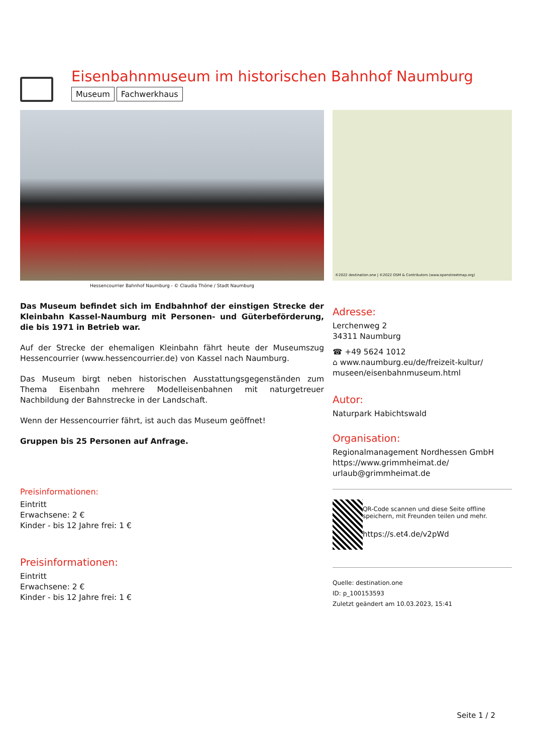Eisenbahnmuseum im historischen Bahnhof Naumburg
Museum Fachwerkhaus
Hessencourrier Bahnhof Naumburg - © Claudia Thöne / Stadt Naumburg
Das Museum befindet sich im Endbahnhof der einstigen Strecke der Kleinbahn Kassel-Naumburg mit Personen- und Güterbeförderung, die bis 1971 in Betrieb war.
Auf der Strecke der ehemaligen Kleinbahn fährt heute der Museumszug Hessencourrier (www.hessencourrier.de) von Kassel nach Naumburg.
Das Museum birgt neben historischen Ausstattungsgegenständen zum Thema Eisenbahn mehrere Modelleisenbahnen mit naturgetreuer Nachbildung der Bahnstrecke in der Landschaft.
Wenn der Hessencourrier fährt, ist auch das Museum geöffnet!
Gruppen bis 25 Personen auf Anfrage.
Preisinformationen:
Eintritt
Erwachsene: 2 €
Kinder - bis 12 Jahre frei: 1 €
Preisinformationen:
Eintritt
Erwachsene: 2 €
Kinder - bis 12 Jahre frei: 1 €
©2022 destination.one | ©2022 OSM & Contributors (www.openstreetmap.org)
Adresse:
Lerchenweg 2
34311 Naumburg
☎ +49 5624 1012
⌂ www.naumburg.eu/de/freizeit-kultur/ museen/eisenbahnmuseum.html
Autor:
Naturpark Habichtswald
Organisation:
Regionalmanagement Nordhessen GmbH
https://www.grimmheimat.de/
urlaub@grimmheimat.de
QR-Code scannen und diese Seite offline speichern, mit Freunden teilen und mehr.
https://s.et4.de/v2pWd
Quelle: destination.one
ID: p_100153593
Zuletzt geändert am 10.03.2023, 15:41
Seite 1 / 2